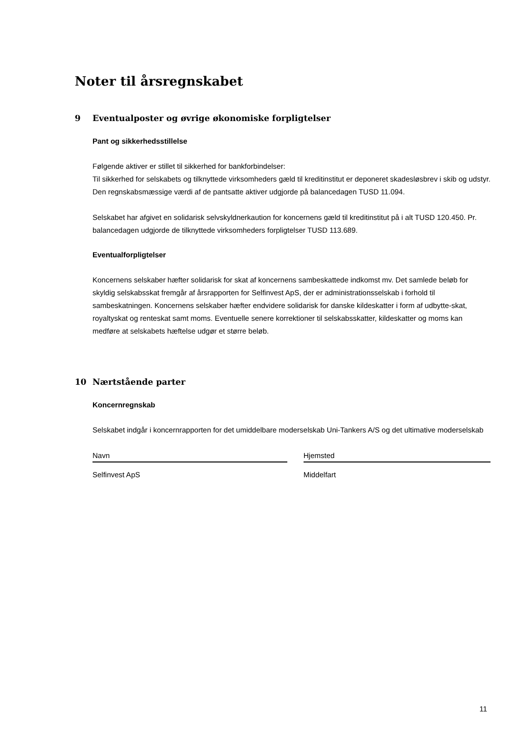Noter til årsregnskabet
9 Eventualposter og øvrige økonomiske forpligtelser
Pant og sikkerhedsstillelse
Følgende aktiver er stillet til sikkerhed for bankforbindelser:
Til sikkerhed for selskabets og tilknyttede virksomheders gæld til kreditinstitut er deponeret skadesløsbrev i skib og udstyr. Den regnskabsmæssige værdi af de pantsatte aktiver udgjorde på balancedagen TUSD 11.094.
Selskabet har afgivet en solidarisk selvskyldnerkaution for koncernens gæld til kreditinstitut på i alt TUSD 120.450. Pr. balancedagen udgjorde de tilknyttede virksomheders forpligtelser TUSD 113.689.
Eventualforpligtelser
Koncernens selskaber hæfter solidarisk for skat af koncernens sambeskattede indkomst mv. Det samlede beløb for skyldig selskabsskat fremgår af årsrapporten for Selfinvest ApS, der er administrationsselskab i forhold til sambeskatningen. Koncernens selskaber hæfter endvidere solidarisk for danske kildeskatter i form af udbytte-skat, royaltyskat og renteskat samt moms. Eventuelle senere korrektioner til selskabsskatter, kildeskatter og moms kan medføre at selskabets hæftelse udgør et større beløb.
10 Nærtstående parter
Koncernregnskab
Selskabet indgår i koncernrapporten for det umiddelbare moderselskab Uni-Tankers A/S og det ultimative moderselskab
| Navn | | Hjemsted |
| --- | --- | --- |
| Selfinvest ApS | | Middelfart |
11